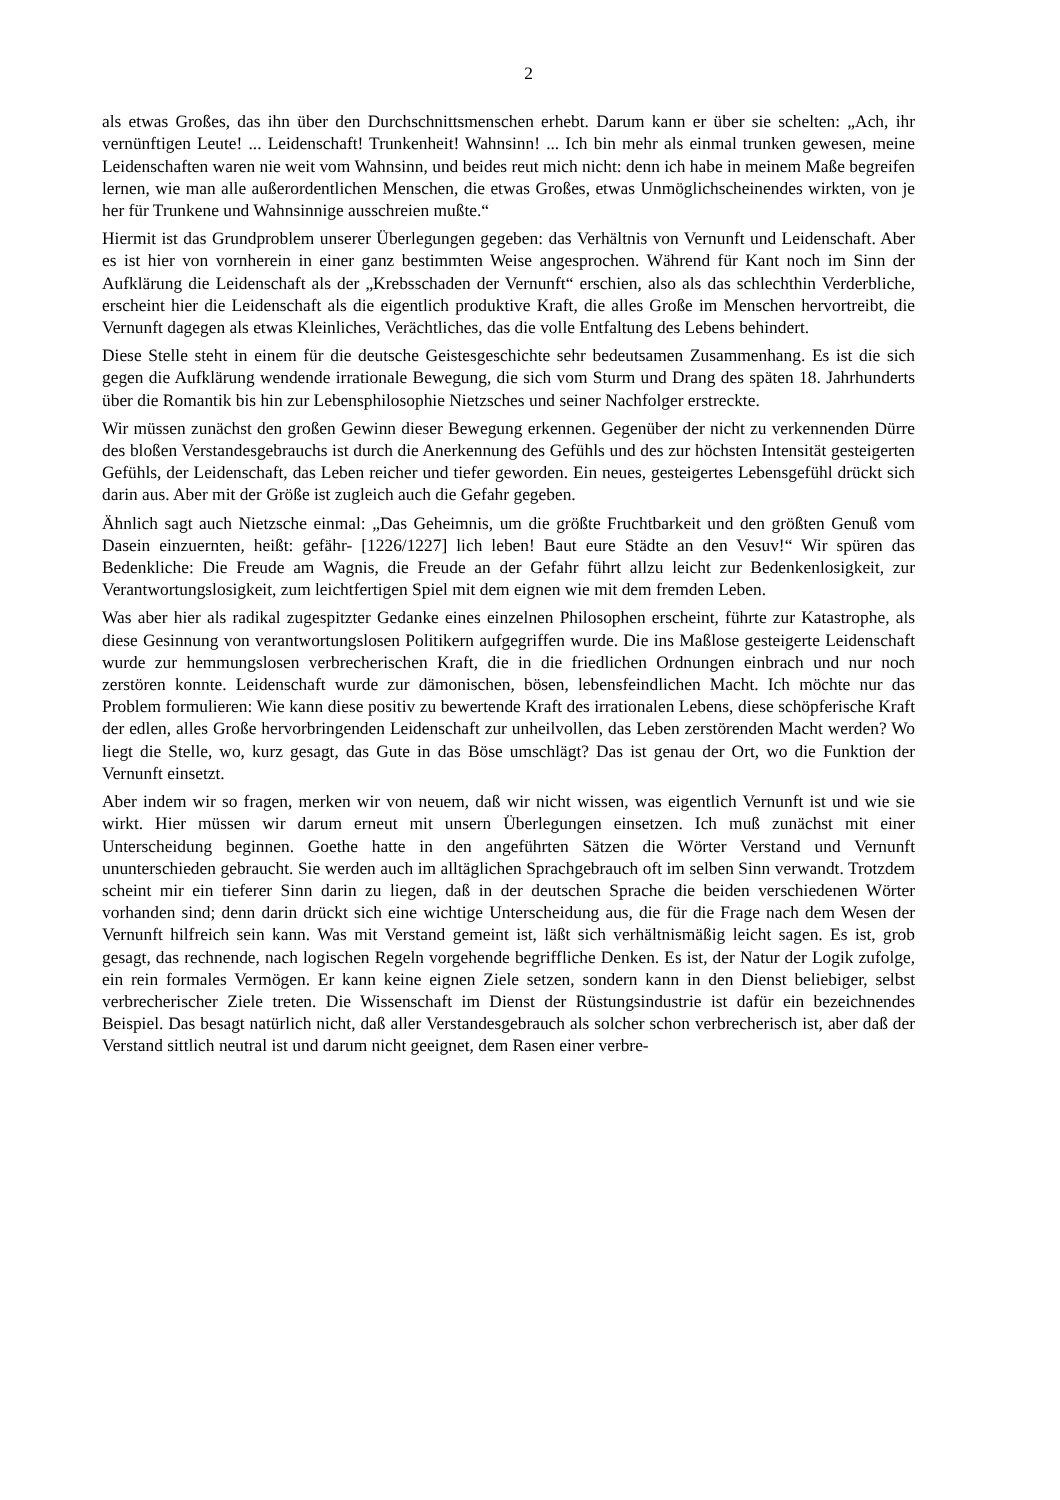2
als etwas Großes, das ihn über den Durchschnittsmenschen erhebt. Darum kann er über sie schelten: „Ach, ihr vernünftigen Leute! ... Leidenschaft! Trunkenheit! Wahnsinn! ... Ich bin mehr als einmal trunken gewesen, meine Leidenschaften waren nie weit vom Wahnsinn, und beides reut mich nicht: denn ich habe in meinem Maße begreifen lernen, wie man alle außer­ordentlichen Menschen, die etwas Großes, etwas Unmöglichscheinendes wirkten, von je her für Trunkene und Wahnsinnige ausschreien mußte.“
Hiermit ist das Grundproblem unserer Überlegungen gegeben: das Verhältnis von Vernunft und Leidenschaft. Aber es ist hier von vornherein in einer ganz bestimmten Weise angespro­chen. Während für Kant noch im Sinn der Aufklärung die Leidenschaft als der „Krebsschaden der Vernunft“ erschien, also als das schlechthin Verderbliche, erscheint hier die Leidenschaft als die eigentlich produktive Kraft, die alles Große im Menschen hervortreibt, die Vernunft dagegen als etwas Kleinliches, Verächtliches, das die volle Entfaltung des Lebens behindert.
Diese Stelle steht in einem für die deutsche Geistesgeschichte sehr bedeutsamen Zusammen­hang. Es ist die sich gegen die Aufklärung wendende irrationale Bewegung, die sich vom Sturm und Drang des späten 18. Jahrhunderts über die Romantik bis hin zur Lebensphiloso­phie Nietzsches und seiner Nachfolger erstreckte.
Wir müssen zunächst den großen Gewinn dieser Bewegung erkennen. Gegenüber der nicht zu verkennenden Dürre des bloßen Verstandesgebrauchs ist durch die Anerkennung des Gefühls und des zur höchsten Intensität gesteigerten Gefühls, der Leidenschaft, das Leben reicher und tiefer geworden. Ein neues, gesteigertes Lebensgefühl drückt sich darin aus. Aber mit der Größe ist zugleich auch die Gefahr gegeben.
Ähnlich sagt auch Nietzsche einmal: „Das Geheimnis, um die größte Fruchtbarkeit und den größten Genuß vom Dasein einzuernten, heißt: gefähr- [1226/1227] lich leben! Baut eure Städte an den Vesuv!“ Wir spüren das Bedenkliche: Die Freude am Wagnis, die Freude an der Gefahr führt allzu leicht zur Bedenkenlosigkeit, zur Verantwortungslosigkeit, zum leichtferti­gen Spiel mit dem eignen wie mit dem fremden Leben.
Was aber hier als radikal zugespitzter Gedanke eines einzelnen Philosophen erscheint, führte zur Katastrophe, als diese Gesinnung von verantwortungslosen Politikern aufgegriffen wurde. Die ins Maßlose gesteigerte Leidenschaft wurde zur hemmungslosen verbrecherischen Kraft, die in die friedlichen Ordnungen einbrach und nur noch zerstören konnte. Leidenschaft wurde zur dämonischen, bösen, lebensfeindlichen Macht. Ich möchte nur das Problem formulieren: Wie kann diese positiv zu bewertende Kraft des irrationalen Lebens, diese schöpferische Kraft der edlen, alles Große hervorbringenden Leidenschaft zur unheilvollen, das Leben zerstören­den Macht werden? Wo liegt die Stelle, wo, kurz gesagt, das Gute in das Böse umschlägt? Das ist genau der Ort, wo die Funktion der Vernunft einsetzt.
Aber indem wir so fragen, merken wir von neuem, daß wir nicht wissen, was eigentlich Ver­nunft ist und wie sie wirkt. Hier müssen wir darum erneut mit unsern Überlegungen einsetzen. Ich muß zunächst mit einer Unterscheidung beginnen. Goethe hatte in den angeführten Sätzen die Wörter Verstand und Vernunft ununterschieden gebraucht. Sie werden auch im alltägli­chen Sprachgebrauch oft im selben Sinn verwandt. Trotzdem scheint mir ein tieferer Sinn dar­in zu liegen, daß in der deutschen Sprache die beiden verschiedenen Wörter vorhanden sind; denn darin drückt sich eine wichtige Unterscheidung aus, die für die Frage nach dem Wesen der Vernunft hilfreich sein kann. Was mit Verstand gemeint ist, läßt sich verhältnismäßig leicht sagen. Es ist, grob gesagt, das rechnende, nach logischen Regeln vorgehende begriffli­che Denken. Es ist, der Natur der Logik zufolge, ein rein formales Vermögen. Er kann keine eignen Ziele setzen, sondern kann in den Dienst beliebiger, selbst verbrecherischer Ziele tre­ten. Die Wissenschaft im Dienst der Rüstungsindustrie ist dafür ein bezeichnendes Beispiel. Das besagt natürlich nicht, daß aller Verstandesgebrauch als solcher schon verbrecherisch ist, aber daß der Verstand sittlich neutral ist und darum nicht geeignet, dem Rasen einer verbre-